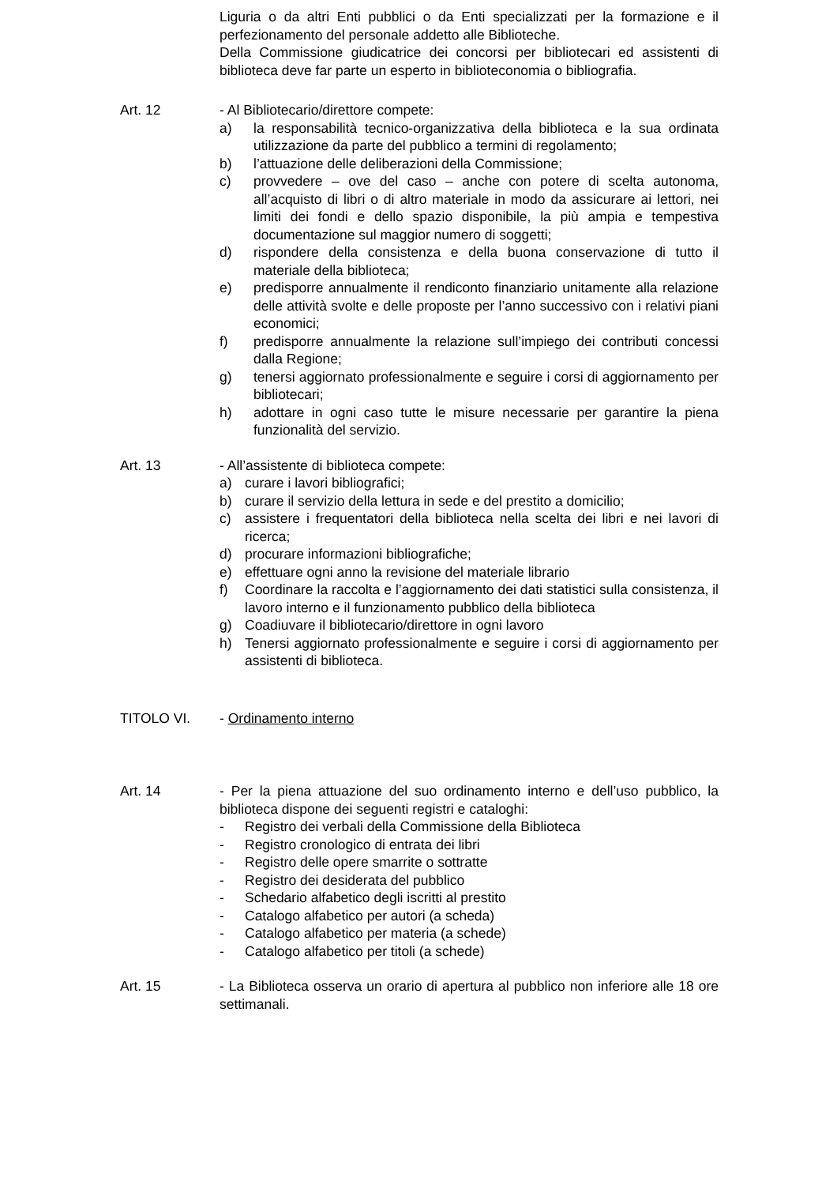Liguria o da altri Enti pubblici o da Enti specializzati per la formazione e il perfezionamento del personale addetto alle Biblioteche.
Della Commissione giudicatrice dei concorsi per bibliotecari ed assistenti di biblioteca deve far parte un esperto in biblioteconomia o bibliografia.
Art. 12 - Al Bibliotecario/direttore compete:
a) la responsabilità tecnico-organizzativa della biblioteca e la sua ordinata utilizzazione da parte del pubblico a termini di regolamento;
b) l’attuazione delle deliberazioni della Commissione;
c) provvedere – ove del caso – anche con potere di scelta autonoma, all’acquisto di libri o di altro materiale in modo da assicurare ai lettori, nei limiti dei fondi e dello spazio disponibile, la più ampia e tempestiva documentazione sul maggior numero di soggetti;
d) rispondere della consistenza e della buona conservazione di tutto il materiale della biblioteca;
e) predisporre annualmente il rendiconto finanziario unitamente alla relazione delle attività svolte e delle proposte per l’anno successivo con i relativi piani economici;
f) predisporre annualmente la relazione sull’impiego dei contributi concessi dalla Regione;
g) tenersi aggiornato professionalmente e seguire i corsi di aggiornamento per bibliotecari;
h) adottare in ogni caso tutte le misure necessarie per garantire la piena funzionalità del servizio.
Art. 13 - All’assistente di biblioteca compete:
a) curare i lavori bibliografici;
b) curare il servizio della lettura in sede e del prestito a domicilio;
c) assistere i frequentatori della biblioteca nella scelta dei libri e nei lavori di ricerca;
d) procurare informazioni bibliografiche;
e) effettuare ogni anno la revisione del materiale librario
f) Coordinare la raccolta e l’aggiornamento dei dati statistici sulla consistenza, il lavoro interno e il funzionamento pubblico della biblioteca
g) Coadiuvare il bibliotecario/direttore in ogni lavoro
h) Tenersi aggiornato professionalmente e seguire i corsi di aggiornamento per assistenti di biblioteca.
TITOLO VI. - Ordinamento interno
Art. 14 - Per la piena attuazione del suo ordinamento interno e dell’uso pubblico, la biblioteca dispone dei seguenti registri e cataloghi:
- Registro dei verbali della Commissione della Biblioteca
- Registro cronologico di entrata dei libri
- Registro delle opere smarrite o sottratte
- Registro dei desiderata del pubblico
- Schedario alfabetico degli iscritti al prestito
- Catalogo alfabetico per autori (a scheda)
- Catalogo alfabetico per materia (a schede)
- Catalogo alfabetico per titoli (a schede)
Art. 15 - La Biblioteca osserva un orario di apertura al pubblico non inferiore alle 18 ore settimanali.